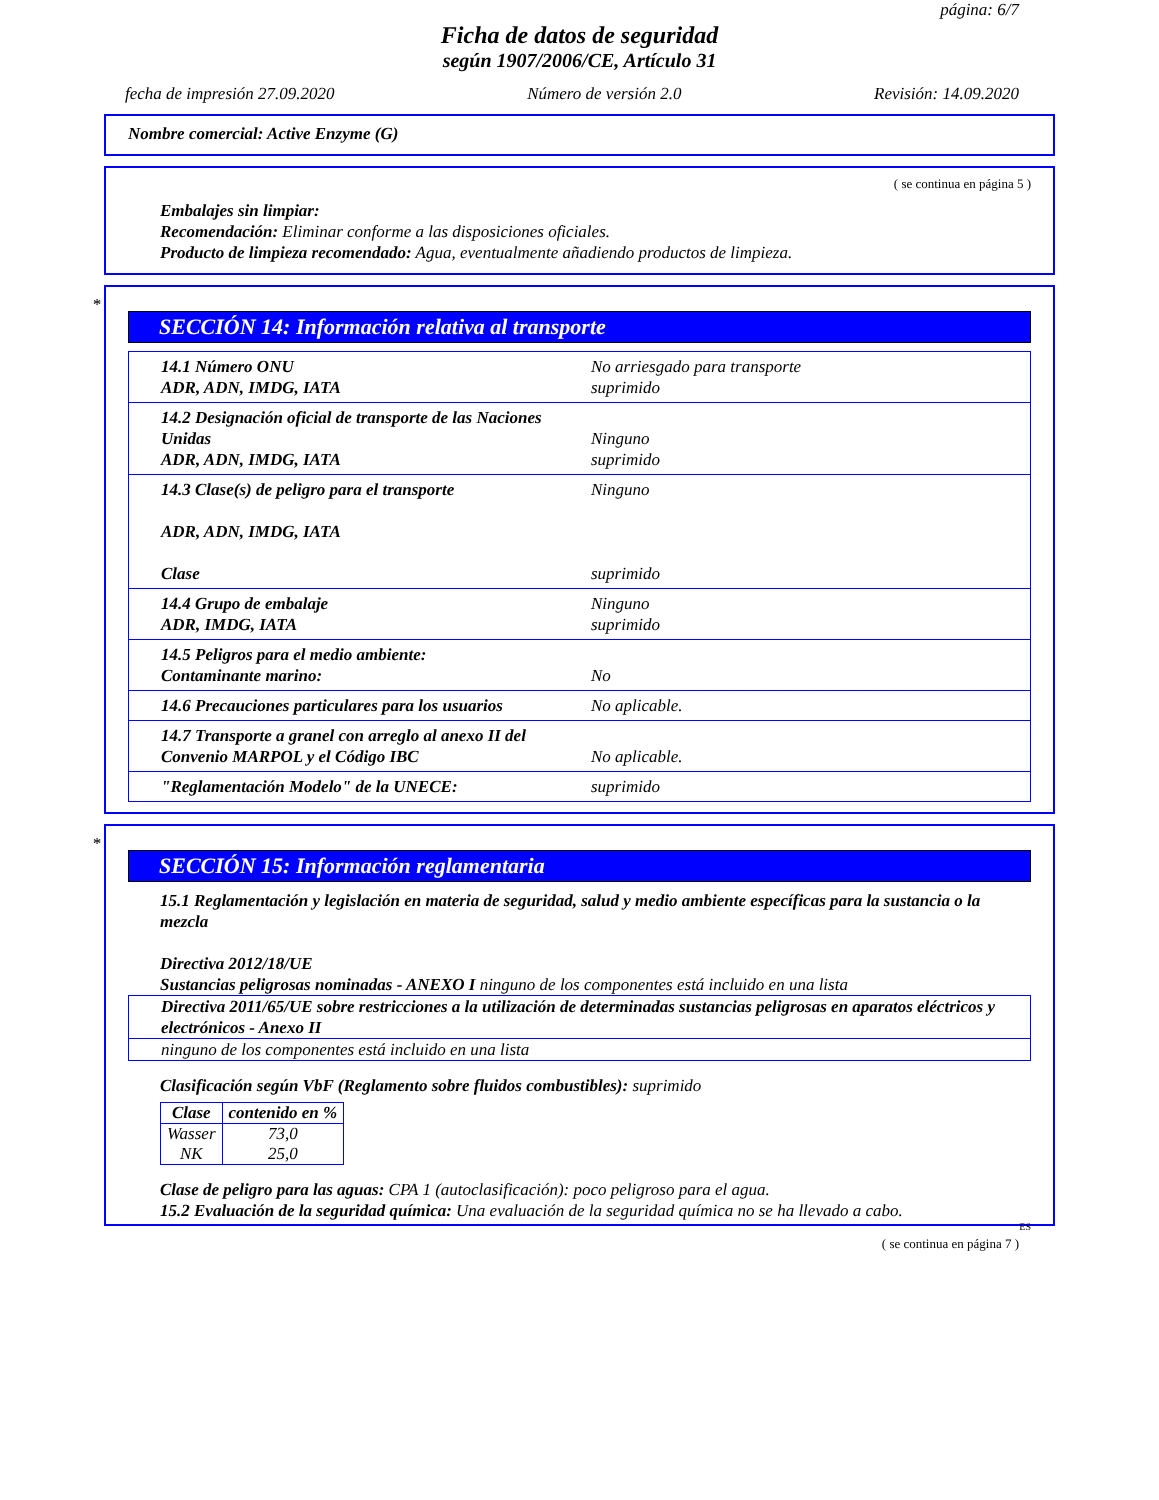página: 6/7
Ficha de datos de seguridad
según 1907/2006/CE, Artículo 31
fecha de impresión 27.09.2020 Número de versión 2.0 Revisión: 14.09.2020
Nombre comercial: Active Enzyme (G)
( se continua en página 5 )
Embalajes sin limpiar:
Recomendación: Eliminar conforme a las disposiciones oficiales.
Producto de limpieza recomendado: Agua, eventualmente añadiendo productos de limpieza.
*
SECCIÓN 14: Información relativa al transporte
| 14.1 Número ONU ADR, ADN, IMDG, IATA | No arriesgado para transporte suprimido |
| 14.2 Designación oficial de transporte de las Naciones Unidas ADR, ADN, IMDG, IATA | Ninguno suprimido |
| 14.3 Clase(s) de peligro para el transporte ADR, ADN, IMDG, IATA Clase | Ninguno suprimido |
| 14.4 Grupo de embalaje ADR, IMDG, IATA | Ninguno suprimido |
| 14.5 Peligros para el medio ambiente: Contaminante marino: | No |
| 14.6 Precauciones particulares para los usuarios | No aplicable. |
| 14.7 Transporte a granel con arreglo al anexo II del Convenio MARPOL y el Código IBC | No aplicable. |
| "Reglamentación Modelo" de la UNECE: | suprimido |
*
SECCIÓN 15: Información reglamentaria
15.1 Reglamentación y legislación en materia de seguridad, salud y medio ambiente específicas para la sustancia o la mezcla
Directiva 2012/18/UE
Sustancias peligrosas nominadas - ANEXO I ninguno de los componentes está incluido en una lista
Directiva 2011/65/UE sobre restricciones a la utilización de determinadas sustancias peligrosas en aparatos eléctricos y electrónicos - Anexo II
ninguno de los componentes está incluido en una lista
Clasificación según VbF (Reglamento sobre fluidos combustibles): suprimido
| Clase | contenido en % |
| --- | --- |
| Wasser NK | 73,0 25,0 |
Clase de peligro para las aguas: CPA 1 (autoclasificación): poco peligroso para el agua.
15.2 Evaluación de la seguridad química: Una evaluación de la seguridad química no se ha llevado a cabo.
ES
( se continua en página 7 )